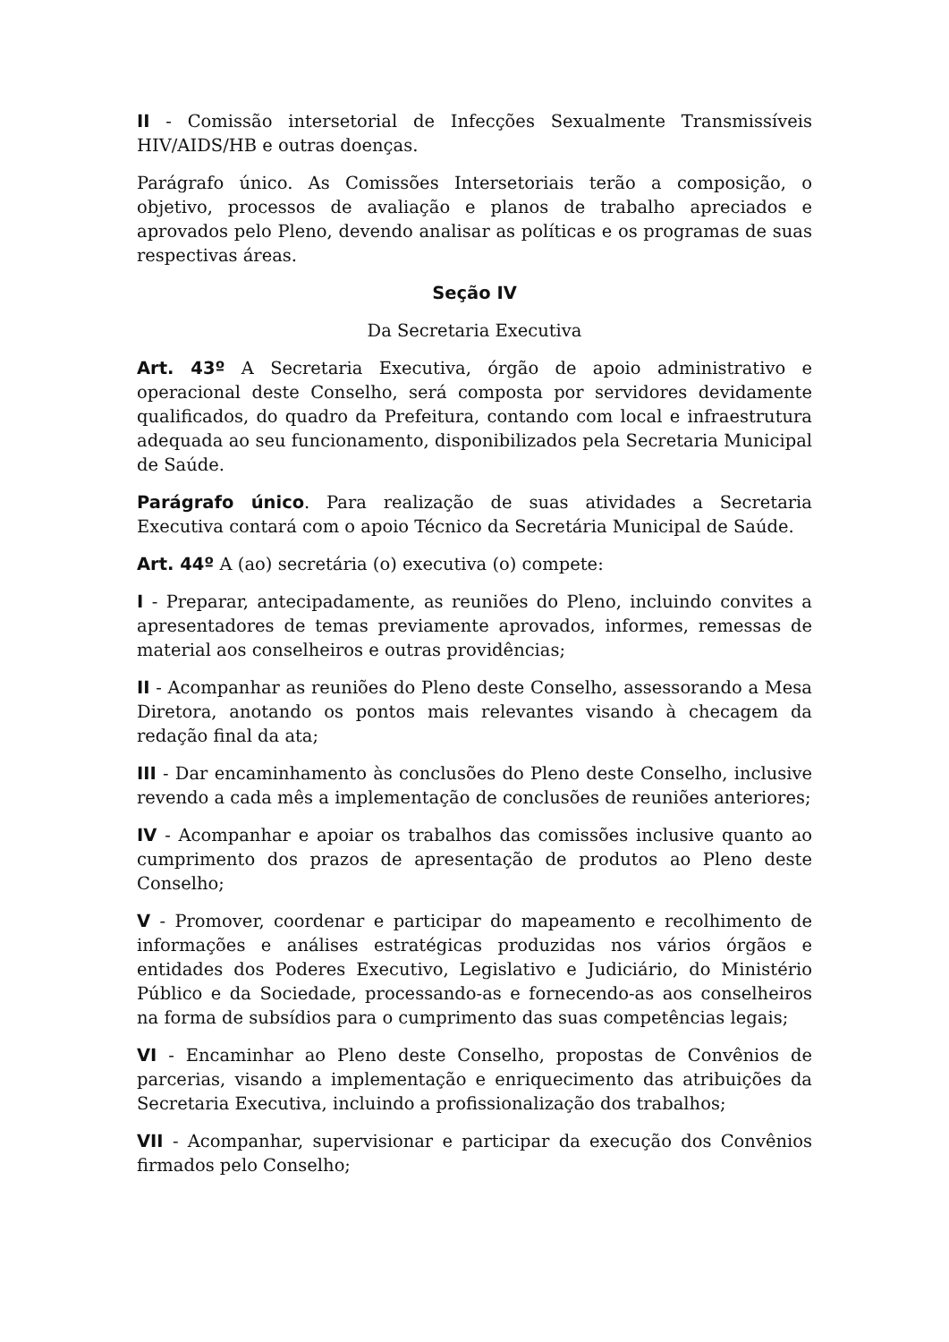II - Comissão intersetorial de Infecções Sexualmente Transmissíveis HIV/AIDS/HB e outras doenças.
Parágrafo único. As Comissões Intersetoriais terão a composição, o objetivo, processos de avaliação e planos de trabalho apreciados e aprovados pelo Pleno, devendo analisar as políticas e os programas de suas respectivas áreas.
Seção IV
Da Secretaria Executiva
Art. 43º A Secretaria Executiva, órgão de apoio administrativo e operacional deste Conselho, será composta por servidores devidamente qualificados, do quadro da Prefeitura, contando com local e infraestrutura adequada ao seu funcionamento, disponibilizados pela Secretaria Municipal de Saúde.
Parágrafo único. Para realização de suas atividades a Secretaria Executiva contará com o apoio Técnico da Secretária Municipal de Saúde.
Art. 44º A (ao) secretária (o) executiva (o) compete:
I - Preparar, antecipadamente, as reuniões do Pleno, incluindo convites a apresentadores de temas previamente aprovados, informes, remessas de material aos conselheiros e outras providências;
II - Acompanhar as reuniões do Pleno deste Conselho, assessorando a Mesa Diretora, anotando os pontos mais relevantes visando à checagem da redação final da ata;
III - Dar encaminhamento às conclusões do Pleno deste Conselho, inclusive revendo a cada mês a implementação de conclusões de reuniões anteriores;
IV - Acompanhar e apoiar os trabalhos das comissões inclusive quanto ao cumprimento dos prazos de apresentação de produtos ao Pleno deste Conselho;
V - Promover, coordenar e participar do mapeamento e recolhimento de informações e análises estratégicas produzidas nos vários órgãos e entidades dos Poderes Executivo, Legislativo e Judiciário, do Ministério Público e da Sociedade, processando-as e fornecendo-as aos conselheiros na forma de subsídios para o cumprimento das suas competências legais;
VI - Encaminhar ao Pleno deste Conselho, propostas de Convênios de parcerias, visando a implementação e enriquecimento das atribuições da Secretaria Executiva, incluindo a profissionalização dos trabalhos;
VII - Acompanhar, supervisionar e participar da execução dos Convênios firmados pelo Conselho;